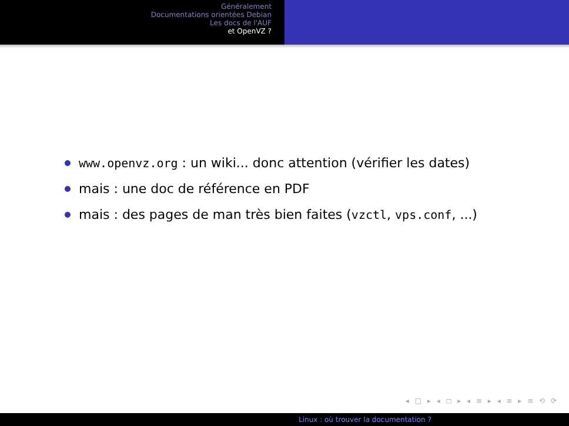Généralement
Documentations orientées Debian
Les docs de l'AUF
et OpenVZ ?
www.openvz.org : un wiki... donc attention (vérifier les dates)
mais : une doc de référence en PDF
mais : des pages de man très bien faites (vzctl, vps.conf, ...)
◂ □ ▸ ◂ ◻ ▸ ◂ ≡ ▸ ◂ ≡ ▸ ≡ ⟲ ⟳
Linux : où trouver la documentation ?